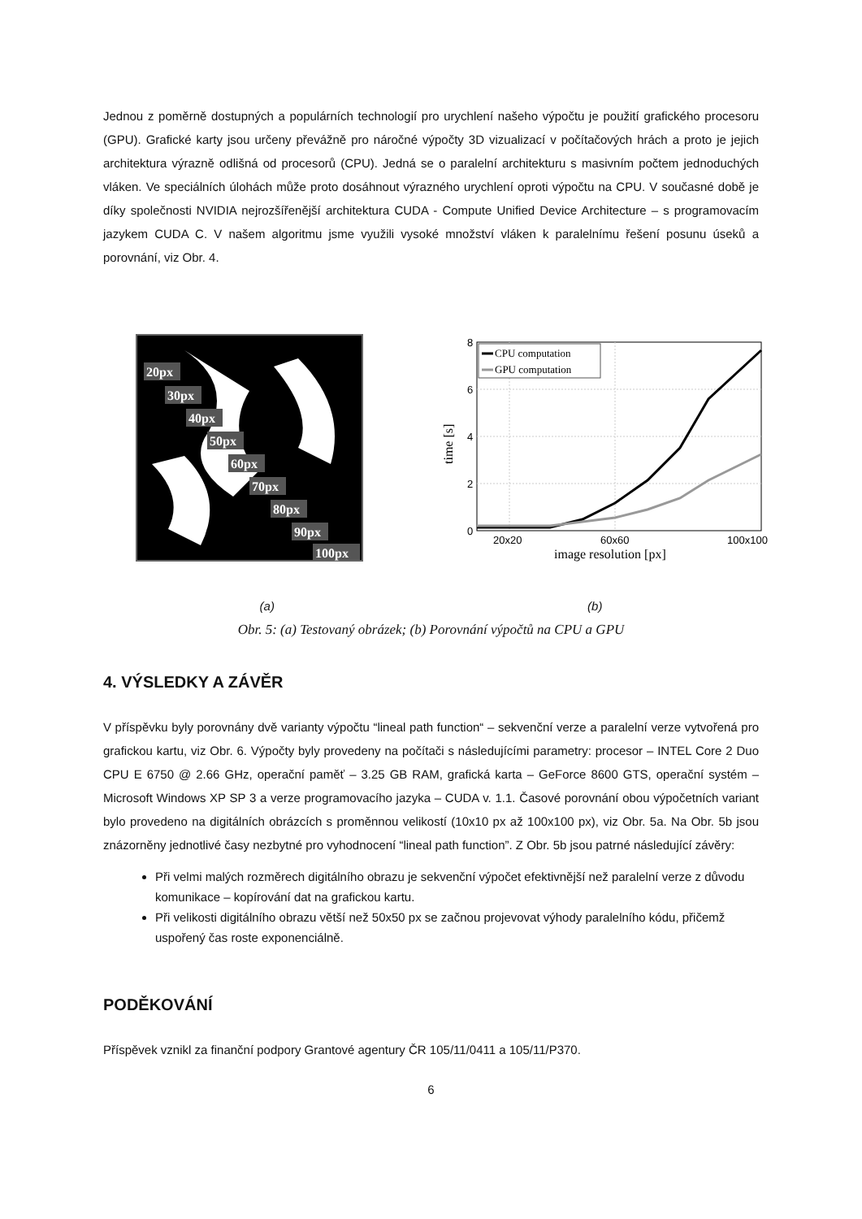Jednou z poměrně dostupných a populárních technologií pro urychlení našeho výpočtu je použití grafického procesoru (GPU). Grafické karty jsou určeny převážně pro náročné výpočty 3D vizualizací v počítačových hrách a proto je jejich architektura výrazně odlišná od procesorů (CPU). Jedná se o paralelní architekturu s masivním počtem jednoduchých vláken. Ve speciálních úlohách může proto dosáhnout výrazného urychlení oproti výpočtu na CPU. V současné době je díky společnosti NVIDIA nejrozšířenější architektura CUDA - Compute Unified Device Architecture – s programovacím jazykem CUDA C. V našem algoritmu jsme využili vysoké množství vláken k paralelnímu řešení posunu úseků a porovnání, viz Obr. 4.
20px
30px
40px
50px
60px
70px
80px
90px
100px
0
2
4
6
8
20x20
60x60
100x100
image resolution [px]
time [s]
CPU computation
GPU computation
(a) (b)
Obr. 5: (a) Testovaný obrázek; (b) Porovnání výpočtů na CPU a GPU
4. VÝSLEDKY A ZÁVĚR
V příspěvku byly porovnány dvě varianty výpočtu “lineal path function“ – sekvenční verze a paralelní verze vytvořená pro grafickou kartu, viz Obr. 6. Výpočty byly provedeny na počítači s následujícími parametry: procesor – INTEL Core 2 Duo CPU E 6750 @ 2.66 GHz, operační paměť – 3.25 GB RAM, grafická karta – GeForce 8600 GTS, operační systém – Microsoft Windows XP SP 3 a verze programovacího jazyka – CUDA v. 1.1. Časové porovnání obou výpočetních variant bylo provedeno na digitálních obrázcích s proměnnou velikostí (10x10 px až 100x100 px), viz Obr. 5a. Na Obr. 5b jsou znázorněny jednotlivé časy nezbytné pro vyhodnocení “lineal path function”. Z Obr. 5b jsou patrné následující závěry:
Při velmi malých rozměrech digitálního obrazu je sekvenční výpočet efektivnější než paralelní verze z důvodu komunikace – kopírování dat na grafickou kartu.
Při velikosti digitálního obrazu větší než 50x50 px se začnou projevovat výhody paralelního kódu, přičemž uspořený čas roste exponenciálně.
PODĚKOVÁNÍ
Příspěvek vznikl za finanční podpory Grantové agentury ČR 105/11/0411 a 105/11/P370.
6